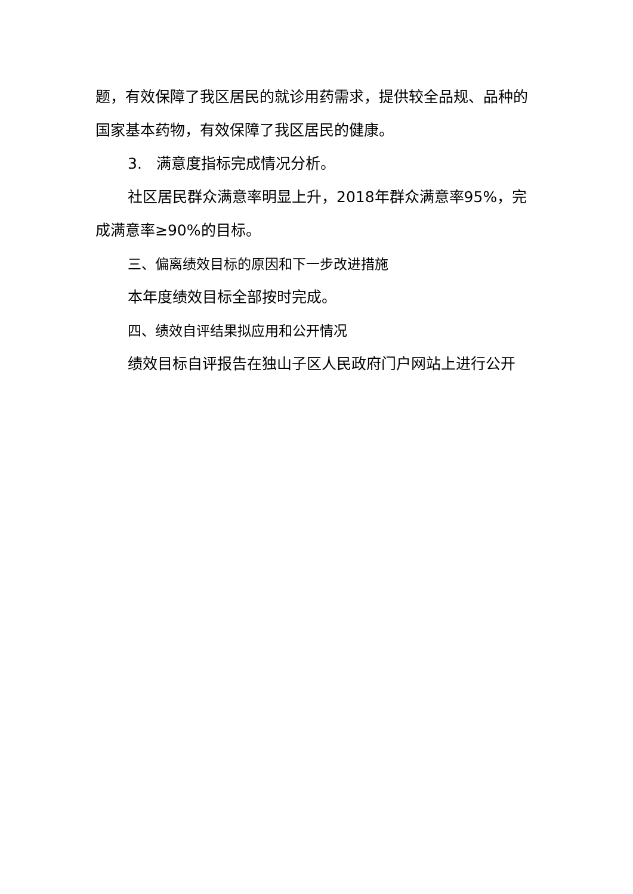题，有效保障了我区居民的就诊用药需求，提供较全品规、品种的国家基本药物，有效保障了我区居民的健康。
3. 满意度指标完成情况分析。
社区居民群众满意率明显上升，2018年群众满意率95%，完成满意率≥90%的目标。
三、偏离绩效目标的原因和下一步改进措施
本年度绩效目标全部按时完成。
四、绩效自评结果拟应用和公开情况
绩效目标自评报告在独山子区人民政府门户网站上进行公开